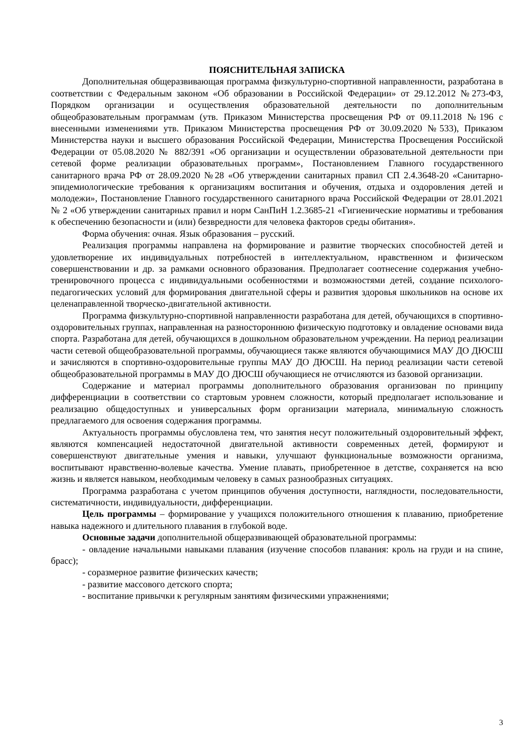ПОЯСНИТЕЛЬНАЯ ЗАПИСКА
Дополнительная общеразвивающая программа физкультурно-спортивной направленности, разработана в соответствии с Федеральным законом «Об образовании в Российской Федерации» от 29.12.2012 №273-ФЗ, Порядком организации и осуществления образовательной деятельности по дополнительным общеобразовательным программам (утв. Приказом Министерства просвещения РФ от 09.11.2018 №196 с внесенными изменениями утв. Приказом Министерства просвещения РФ от 30.09.2020 №533), Приказом Министерства науки и высшего образования Российской Федерации, Министерства Просвещения Российской Федерации от 05.08.2020 № 882/391 «Об организации и осуществлении образовательной деятельности при сетевой форме реализации образовательных программ», Постановлением Главного государственного санитарного врача РФ от 28.09.2020 №28 «Об утверждении санитарных правил СП 2.4.3648-20 «Санитарно-эпидемиологические требования к организациям воспитания и обучения, отдыха и оздоровления детей и молодежи», Постановление Главного государственного санитарного врача Российской Федерации от 28.01.2021 № 2 «Об утверждении санитарных правил и норм СанПиН 1.2.3685-21 «Гигиенические нормативы и требования к обеспечению безопасности и (или) безвредности для человека факторов среды обитания».
Форма обучения: очная. Язык образования – русский.
Реализация программы направлена на формирование и развитие творческих способностей детей и удовлетворение их индивидуальных потребностей в интеллектуальном, нравственном и физическом совершенствовании и др. за рамками основного образования. Предполагает соотнесение содержания учебно-тренировочного процесса с индивидуальными особенностями и возможностями детей, создание психолого-педагогических условий для формирования двигательной сферы и развития здоровья школьников на основе их целенаправленной творческо-двигательной активности.
Программа физкультурно-спортивной направленности разработана для детей, обучающихся в спортивно-оздоровительных группах, направленная на разностороннюю физическую подготовку и овладение основами вида спорта. Разработана для детей, обучающихся в дошкольном образовательном учреждении. На период реализации части сетевой общеобразовательной программы, обучающиеся также являются обучающимися МАУ ДО ДЮСШ и зачисляются в спортивно-оздоровительные группы МАУ ДО ДЮСШ. На период реализации части сетевой общеобразовательной программы в МАУ ДО ДЮСШ обучающиеся не отчисляются из базовой организации.
Содержание и материал программы дополнительного образования организован по принципу дифференциации в соответствии со стартовым уровнем сложности, который предполагает использование и реализацию общедоступных и универсальных форм организации материала, минимальную сложность предлагаемого для освоения содержания программы.
Актуальность программы обусловлена тем, что занятия несут положительный оздоровительный эффект, являются компенсацией недостаточной двигательной активности современных детей, формируют и совершенствуют двигательные умения и навыки, улучшают функциональные возможности организма, воспитывают нравственно-волевые качества. Умение плавать, приобретенное в детстве, сохраняется на всю жизнь и является навыком, необходимым человеку в самых разнообразных ситуациях.
Программа разработана с учетом принципов обучения доступности, наглядности, последовательности, систематичности, индивидуальности, дифференциации.
Цель программы – формирование у учащихся положительного отношения к плаванию, приобретение навыка надежного и длительного плавания в глубокой воде.
Основные задачи дополнительной общеразвивающей образовательной программы:
- овладение начальными навыками плавания (изучение способов плавания: кроль на груди и на спине, брасс);
- соразмерное развитие физических качеств;
- развитие массового детского спорта;
- воспитание привычки к регулярным занятиям физическими упражнениями;
3